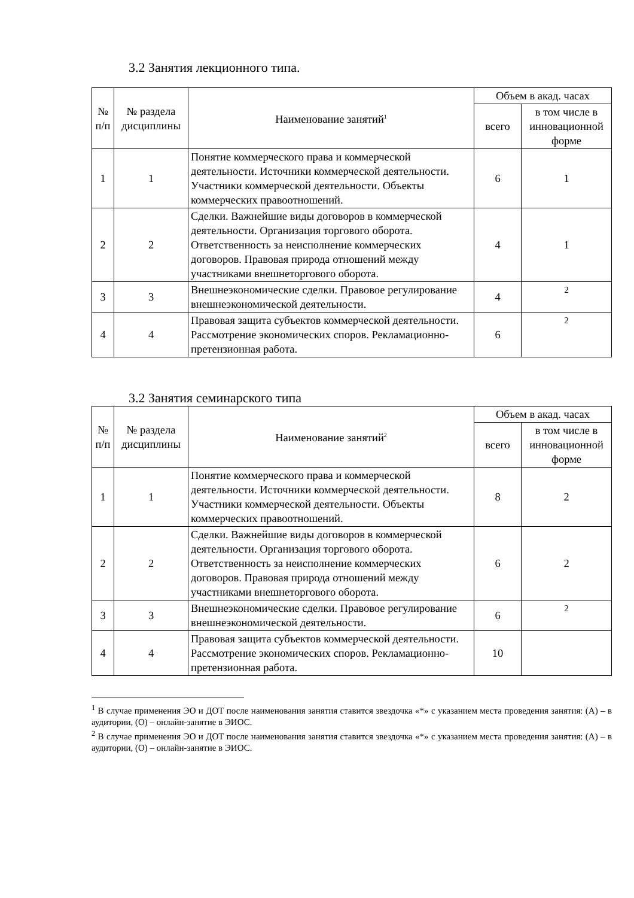3.2 Занятия лекционного типа.
| № п/п | № раздела дисциплины | Наименование занятий<sup>1</sup> | Объем в акад. часах | |
| --- | --- | --- | --- | --- |
| | | | всего | в том числе в инновационной форме |
| 1 | 1 | Понятие коммерческого права и коммерческой деятельности. Источники коммерческой деятельности. Участники коммерческой деятельности. Объекты коммерческих правоотношений. | 6 | 1 |
| 2 | 2 | Сделки. Важнейшие виды договоров в коммерческой деятельности. Организация торгового оборота. Ответственность за неисполнение коммерческих договоров. Правовая природа отношений между участниками внешнеторгового оборота. | 4 | 1 |
| 3 | 3 | Внешнеэкономические сделки. Правовое регулирование внешнеэкономической деятельности. | 4 | 2 |
| 4 | 4 | Правовая защита субъектов коммерческой деятельности. Рассмотрение экономических споров. Рекламационно- претензионная работа. | 6 | 2 |
3.2 Занятия семинарского типа
| № п/п | № раздела дисциплины | Наименование занятий<sup>2</sup> | Объем в акад. часах | |
| --- | --- | --- | --- | --- |
| | | | всего | в том числе в инновационной форме |
| 1 | 1 | Понятие коммерческого права и коммерческой деятельности. Источники коммерческой деятельности. Участники коммерческой деятельности. Объекты коммерческих правоотношений. | 8 | 2 |
| 2 | 2 | Сделки. Важнейшие виды договоров в коммерческой деятельности. Организация торгового оборота. Ответственность за неисполнение коммерческих договоров. Правовая природа отношений между участниками внешнеторгового оборота. | 6 | 2 |
| 3 | 3 | Внешнеэкономические сделки. Правовое регулирование внешнеэкономической деятельности. | 6 | 2 |
| 4 | 4 | Правовая защита субъектов коммерческой деятельности. Рассмотрение экономических споров. Рекламационно- претензионная работа. | 10 | |
<sup>1</sup> В случае применения ЭО и ДОТ после наименования занятия ставится звездочка «*» с указанием места проведения занятия: (А) – в аудитории, (О) – онлайн-занятие в ЭИОС.
<sup>2</sup> В случае применения ЭО и ДОТ после наименования занятия ставится звездочка «*» с указанием места проведения занятия: (А) – в аудитории, (О) – онлайн-занятие в ЭИОС.